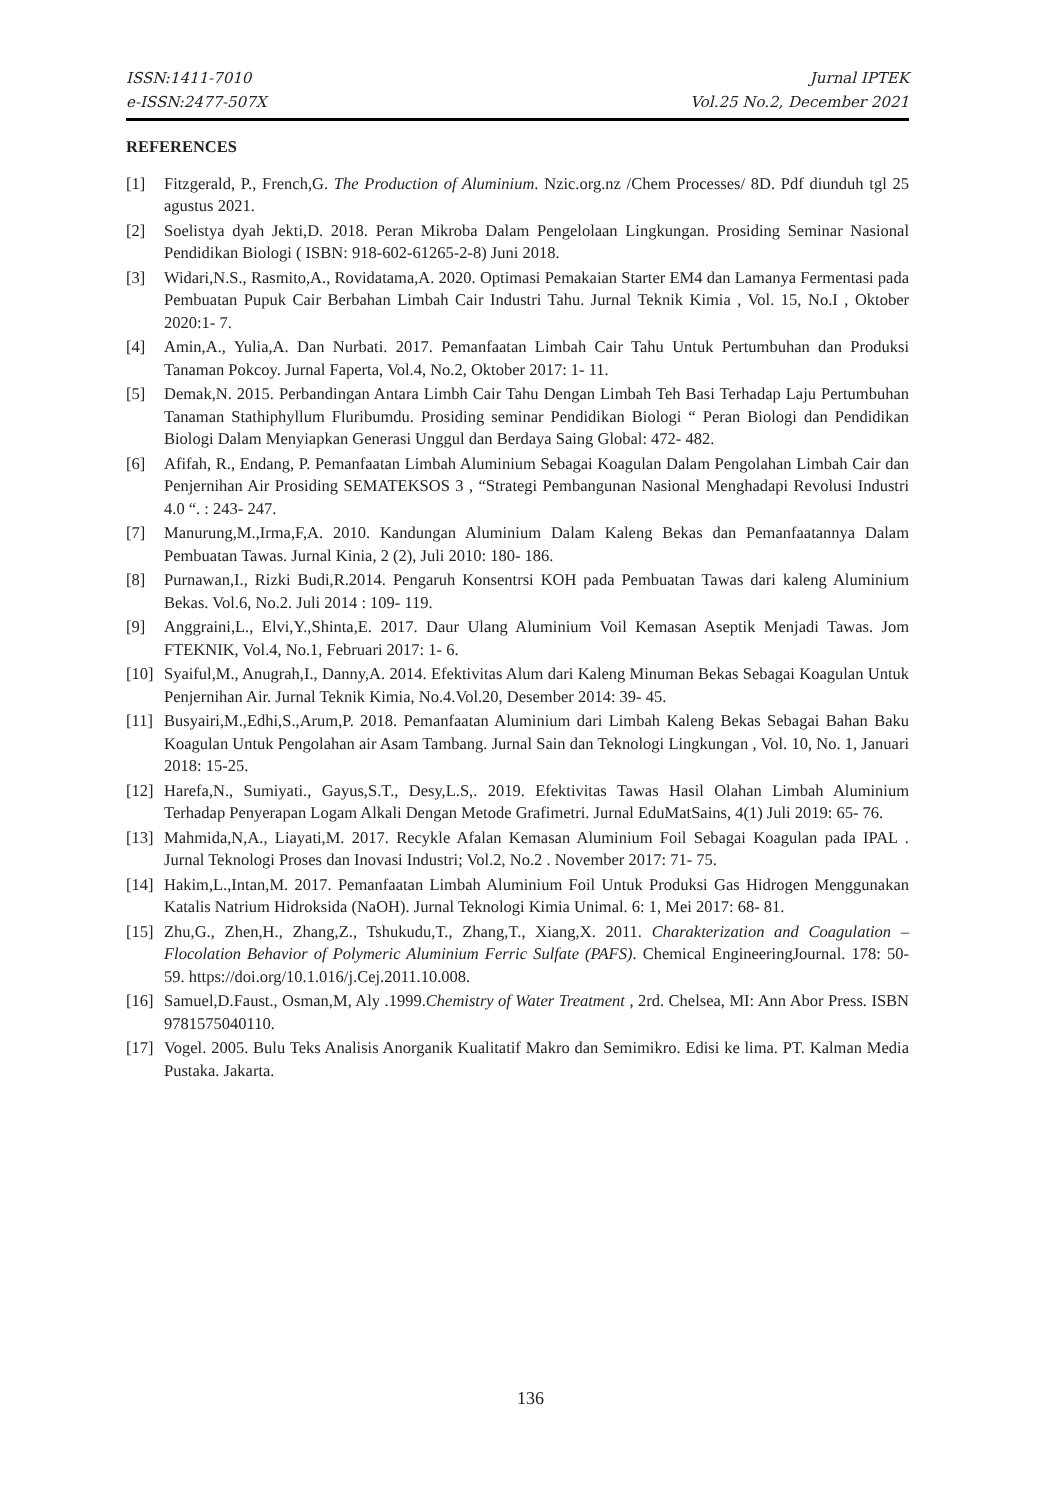ISSN:1411-7010 Jurnal IPTEK
e-ISSN:2477-507X Vol.25 No.2, December 2021
REFERENCES
[1] Fitzgerald, P., French,G. The Production of Aluminium. Nzic.org.nz /Chem Processes/ 8D. Pdf diunduh tgl 25 agustus 2021.
[2] Soelistya dyah Jekti,D. 2018. Peran Mikroba Dalam Pengelolaan Lingkungan. Prosiding Seminar Nasional Pendidikan Biologi ( ISBN: 918-602-61265-2-8) Juni 2018.
[3] Widari,N.S., Rasmito,A., Rovidatama,A. 2020. Optimasi Pemakaian Starter EM4 dan Lamanya Fermentasi pada Pembuatan Pupuk Cair Berbahan Limbah Cair Industri Tahu. Jurnal Teknik Kimia , Vol. 15, No.I , Oktober 2020:1- 7.
[4] Amin,A., Yulia,A. Dan Nurbati. 2017. Pemanfaatan Limbah Cair Tahu Untuk Pertumbuhan dan Produksi Tanaman Pokcoy. Jurnal Faperta, Vol.4, No.2, Oktober 2017: 1- 11.
[5] Demak,N. 2015. Perbandingan Antara Limbh Cair Tahu Dengan Limbah Teh Basi Terhadap Laju Pertumbuhan Tanaman Stathiphyllum Fluribumdu. Prosiding seminar Pendidikan Biologi “ Peran Biologi dan Pendidikan Biologi Dalam Menyiapkan Generasi Unggul dan Berdaya Saing Global: 472- 482.
[6] Afifah, R., Endang, P. Pemanfaatan Limbah Aluminium Sebagai Koagulan Dalam Pengolahan Limbah Cair dan Penjernihan Air Prosiding SEMATEKSOS 3 , “Strategi Pembangunan Nasional Menghadapi Revolusi Industri 4.0 “. : 243- 247.
[7] Manurung,M.,Irma,F,A. 2010. Kandungan Aluminium Dalam Kaleng Bekas dan Pemanfaatannya Dalam Pembuatan Tawas. Jurnal Kinia, 2 (2), Juli 2010: 180- 186.
[8] Purnawan,I., Rizki Budi,R.2014. Pengaruh Konsentrsi KOH pada Pembuatan Tawas dari kaleng Aluminium Bekas. Vol.6, No.2. Juli 2014 : 109- 119.
[9] Anggraini,L., Elvi,Y.,Shinta,E. 2017. Daur Ulang Aluminium Voil Kemasan Aseptik Menjadi Tawas. Jom FTEKNIK, Vol.4, No.1, Februari 2017: 1- 6.
[10] Syaiful,M., Anugrah,I., Danny,A. 2014. Efektivitas Alum dari Kaleng Minuman Bekas Sebagai Koagulan Untuk Penjernihan Air. Jurnal Teknik Kimia, No.4.Vol.20, Desember 2014: 39- 45.
[11] Busyairi,M.,Edhi,S.,Arum,P. 2018. Pemanfaatan Aluminium dari Limbah Kaleng Bekas Sebagai Bahan Baku Koagulan Untuk Pengolahan air Asam Tambang. Jurnal Sain dan Teknologi Lingkungan , Vol. 10, No. 1, Januari 2018: 15-25.
[12] Harefa,N., Sumiyati., Gayus,S.T., Desy,L.S,. 2019. Efektivitas Tawas Hasil Olahan Limbah Aluminium Terhadap Penyerapan Logam Alkali Dengan Metode Grafimetri. Jurnal EduMatSains, 4(1) Juli 2019: 65- 76.
[13] Mahmida,N,A., Liayati,M. 2017. Recykle Afalan Kemasan Aluminium Foil Sebagai Koagulan pada IPAL . Jurnal Teknologi Proses dan Inovasi Industri; Vol.2, No.2 . November 2017: 71- 75.
[14] Hakim,L.,Intan,M. 2017. Pemanfaatan Limbah Aluminium Foil Untuk Produksi Gas Hidrogen Menggunakan Katalis Natrium Hidroksida (NaOH). Jurnal Teknologi Kimia Unimal. 6: 1, Mei 2017: 68- 81.
[15] Zhu,G., Zhen,H., Zhang,Z., Tshukudu,T., Zhang,T., Xiang,X. 2011. Charakterization and Coagulation – Flocolation Behavior of Polymeric Aluminium Ferric Sulfate (PAFS). Chemical EngineeringJournal. 178: 50- 59. https://doi.org/10.1.016/j.Cej.2011.10.008.
[16] Samuel,D.Faust., Osman,M, Aly .1999.Chemistry of Water Treatment , 2rd. Chelsea, MI: Ann Abor Press. ISBN 9781575040110.
[17] Vogel. 2005. Bulu Teks Analisis Anorganik Kualitatif Makro dan Semimikro. Edisi ke lima. PT. Kalman Media Pustaka. Jakarta.
136